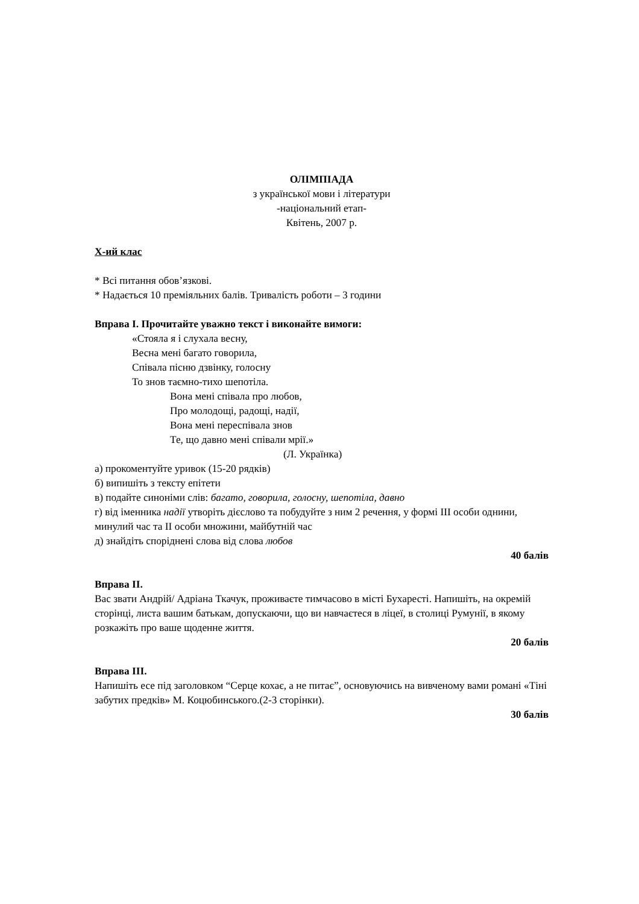ОЛІМПІАДА
з української мови і літератури
-національний етап-
Квітень, 2007 р.
X-ий клас
* Всі питання обов’язкові.
* Надається 10 преміяльних балів. Тривалість роботи – 3 години
Вправа І. Прочитайте уважно текст і виконайте вимоги:
«Стояла я і слухала весну,
Весна мені багато говорила,
Співала пісню дзвінку, голосну
То знов таємно-тихо шепотіла.
Вона мені співала про любов,
Про молодощі, радощі, надії,
Вона мені переспівала знов
Те, що давно мені співали мрії.»
(Л. Українка)
а) прокоментуйте уривок (15-20 рядків)
б) випишіть з тексту епітети
в) подайте синоніми слів: багато, говорила, голосну, шепотіла, давно
г) від іменника надії утворіть дієслово та побудуйте з ним 2 речення, у формі III особи однини, минулий час та II особи множини, майбутній час
д) знайдіть споріднені слова від слова любов
40 балів
Вправа ІІ.
Вас звати Андрій/ Адріана Ткачук, проживаєте тимчасово в місті Бухаресті. Напишіть, на окремій сторінці, листа вашим батькам, допускаючи, що ви навчаєтеся в ліцеї, в столиці Румунії, в якому розкажіть про ваше щоденне життя.
20 балів
Вправа ІІІ.
Напишіть есе під заголовком “Серце кохає, а не питає”, основуючись на вивченому вами романі «Тіні забутих предків» М. Коцюбинського.(2-3 сторінки).
30 балів